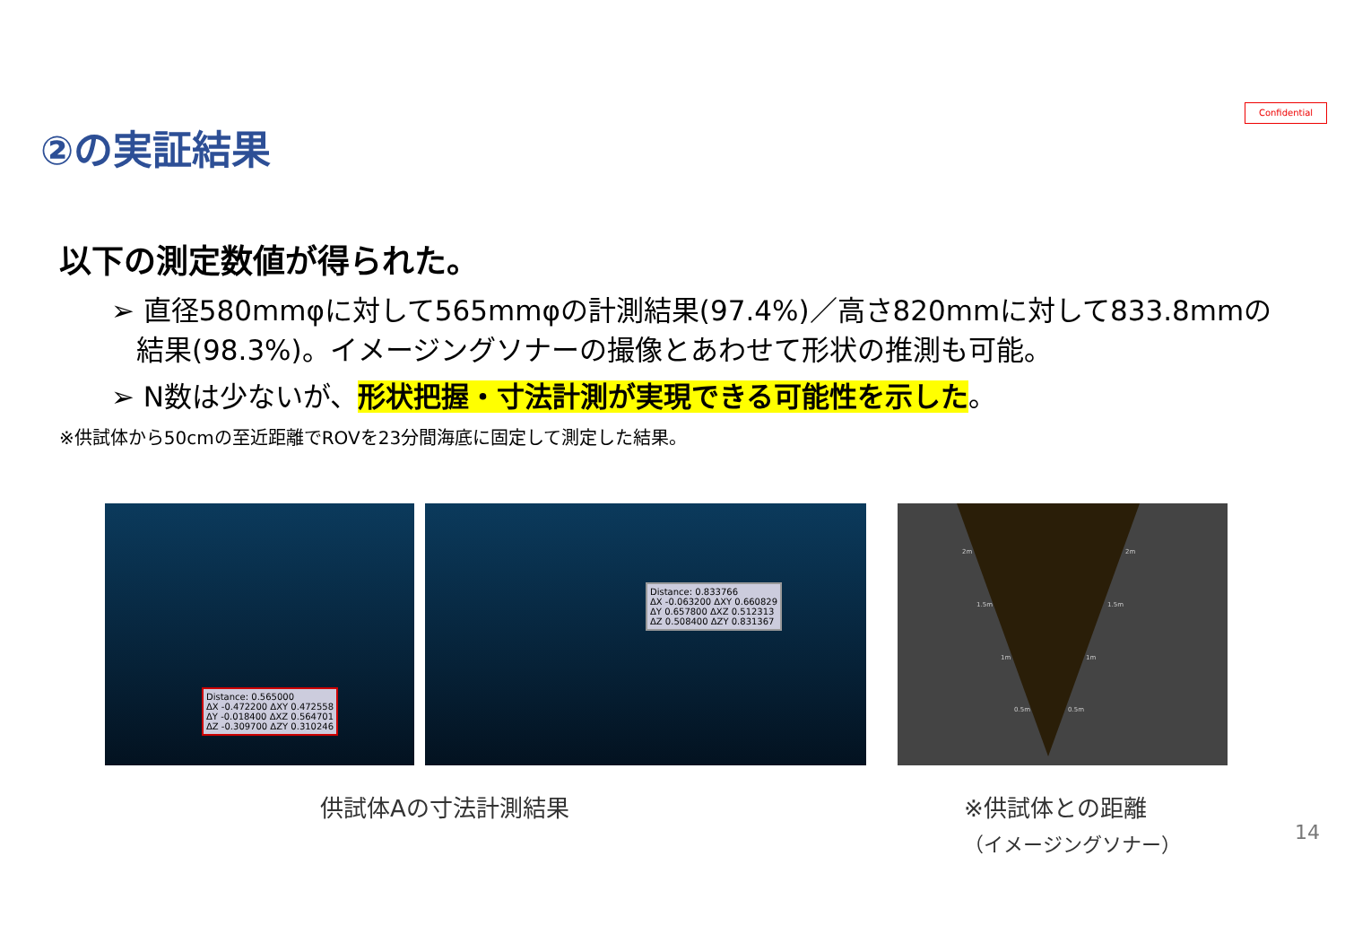Confidential
②の実証結果
以下の測定数値が得られた。
➢ 直径580mmφに対して565mmφの計測結果(97.4%)／高さ820mmに対して833.8mmの結果(98.3%)。イメージングソナーの撮像とあわせて形状の推測も可能。
➢ N数は少ないが、形状把握・寸法計測が実現できる可能性を示した。
※供試体から50cmの至近距離でROVを23分間海底に固定して測定した結果。
Distance: 0.565000
ΔX -0.472200 ΔXY 0.472558
ΔY -0.018400 ΔXZ 0.564701
ΔZ -0.309700 ΔZY 0.310246
Distance: 0.833766
ΔX -0.063200 ΔXY 0.660829
ΔY 0.657800 ΔXZ 0.512313
ΔZ 0.508400 ΔZY 0.831367
2m
2m
1.5m
1.5m
1m
1m
0.5m
0.5m
供試体Aの寸法計測結果
※供試体との距離
（イメージングソナー）
14